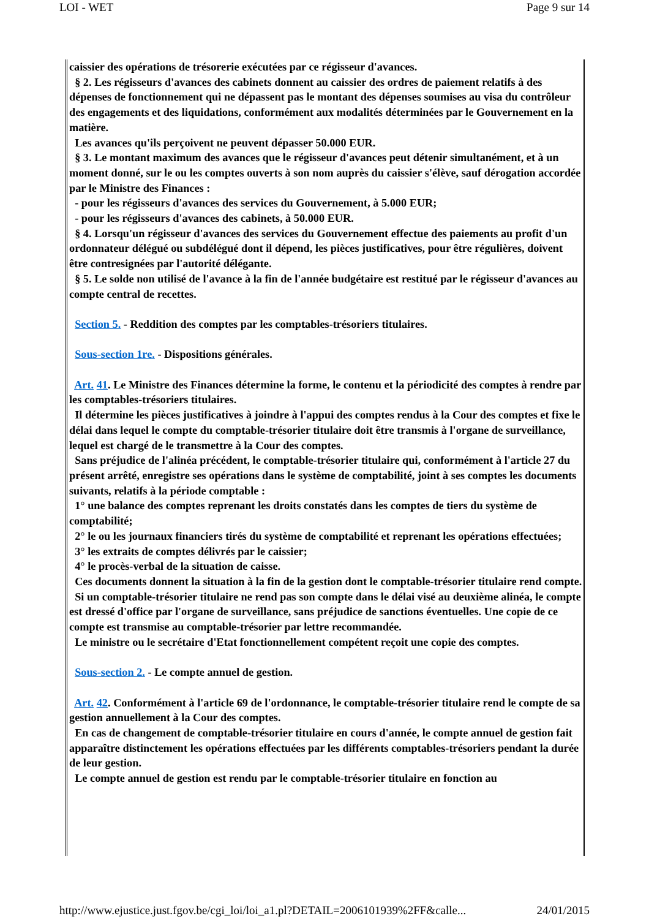LOI - WET Page 9 sur 14
caissier des opérations de trésorerie exécutées par ce régisseur d'avances.
§ 2. Les régisseurs d'avances des cabinets donnent au caissier des ordres de paiement relatifs à des dépenses de fonctionnement qui ne dépassent pas le montant des dépenses soumises au visa du contrôleur des engagements et des liquidations, conformément aux modalités déterminées par le Gouvernement en la matière.
Les avances qu'ils perçoivent ne peuvent dépasser 50.000 EUR.
§ 3. Le montant maximum des avances que le régisseur d'avances peut détenir simultanément, et à un moment donné, sur le ou les comptes ouverts à son nom auprès du caissier s'élève, sauf dérogation accordée par le Ministre des Finances :
- pour les régisseurs d'avances des services du Gouvernement, à 5.000 EUR;
- pour les régisseurs d'avances des cabinets, à 50.000 EUR.
§ 4. Lorsqu'un régisseur d'avances des services du Gouvernement effectue des paiements au profit d'un ordonnateur délégué ou subdélégué dont il dépend, les pièces justificatives, pour être régulières, doivent être contresignées par l'autorité délégante.
§ 5. Le solde non utilisé de l'avance à la fin de l'année budgétaire est restitué par le régisseur d'avances au compte central de recettes.
Section 5. - Reddition des comptes par les comptables-trésoriers titulaires.
Sous-section 1re. - Dispositions générales.
Art. 41. Le Ministre des Finances détermine la forme, le contenu et la périodicité des comptes à rendre par les comptables-trésoriers titulaires.
Il détermine les pièces justificatives à joindre à l'appui des comptes rendus à la Cour des comptes et fixe le délai dans lequel le compte du comptable-trésorier titulaire doit être transmis à l'organe de surveillance, lequel est chargé de le transmettre à la Cour des comptes.
Sans préjudice de l'alinéa précédent, le comptable-trésorier titulaire qui, conformément à l'article 27 du présent arrêté, enregistre ses opérations dans le système de comptabilité, joint à ses comptes les documents suivants, relatifs à la période comptable :
1° une balance des comptes reprenant les droits constatés dans les comptes de tiers du système de comptabilité;
2° le ou les journaux financiers tirés du système de comptabilité et reprenant les opérations effectuées;
3° les extraits de comptes délivrés par le caissier;
4° le procès-verbal de la situation de caisse.
Ces documents donnent la situation à la fin de la gestion dont le comptable-trésorier titulaire rend compte.
Si un comptable-trésorier titulaire ne rend pas son compte dans le délai visé au deuxième alinéa, le compte est dressé d'office par l'organe de surveillance, sans préjudice de sanctions éventuelles. Une copie de ce compte est transmise au comptable-trésorier par lettre recommandée.
Le ministre ou le secrétaire d'Etat fonctionnellement compétent reçoit une copie des comptes.
Sous-section 2. - Le compte annuel de gestion.
Art. 42. Conformément à l'article 69 de l'ordonnance, le comptable-trésorier titulaire rend le compte de sa gestion annuellement à la Cour des comptes.
En cas de changement de comptable-trésorier titulaire en cours d'année, le compte annuel de gestion fait apparaître distinctement les opérations effectuées par les différents comptables-trésoriers pendant la durée de leur gestion.
Le compte annuel de gestion est rendu par le comptable-trésorier titulaire en fonction au
http://www.ejustice.just.fgov.be/cgi_loi/loi_a1.pl?DETAIL=2006101939%2FF&calle... 24/01/2015